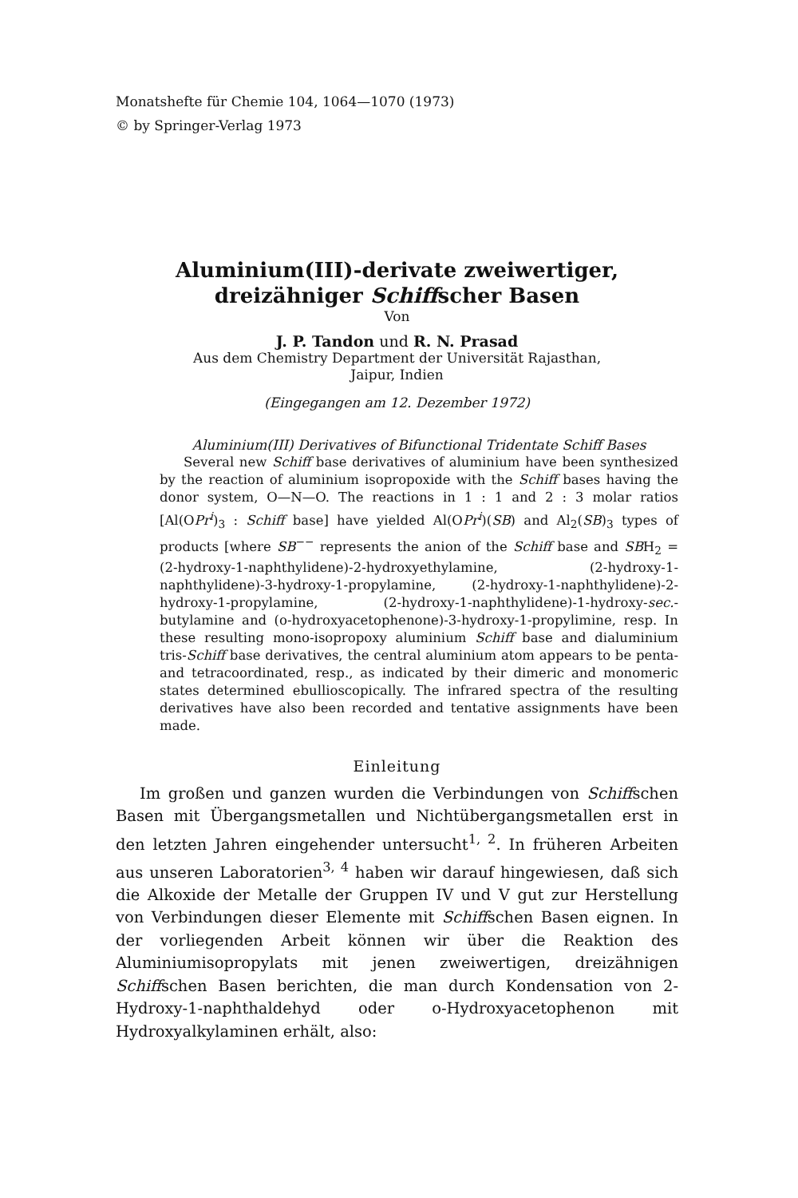Monatshefte für Chemie 104, 1064—1070 (1973)
© by Springer-Verlag 1973
Aluminium(III)-derivate zweiwertiger,
dreizähniger Schiffscher Basen
Von
J. P. Tandon und R. N. Prasad
Aus dem Chemistry Department der Universität Rajasthan,
Jaipur, Indien
(Eingegangen am 12. Dezember 1972)
Aluminium(III) Derivatives of Bifunctional Tridentate Schiff Bases
Several new Schiff base derivatives of aluminium have been synthesized by the reaction of aluminium isopropoxide with the Schiff bases having the donor system, O—N—O. The reactions in 1 : 1 and 2 : 3 molar ratios [Al(OPr<sup>i</sup>)<sub>3</sub> : Schiff base] have yielded Al(OPr<sup>i</sup>)(SB) and Al<sub>2</sub>(SB)<sub>3</sub> types of products [where SB<sup>−−</sup> represents the anion of the Schiff base and SBH<sub>2</sub> = (2-hydroxy-1-naphthylidene)-2-hydroxyethylamine, (2-hydroxy-1-naphthylidene)-3-hydroxy-1-propylamine, (2-hydroxy-1-naphthylidene)-2-hydroxy-1-propylamine, (2-hydroxy-1-naphthylidene)-1-hydroxy-sec.-butylamine and (o-hydroxyacetophenone)-3-hydroxy-1-propylimine, resp. In these resulting mono-isopropoxy aluminium Schiff base and dialuminium tris-Schiff base derivatives, the central aluminium atom appears to be penta- and tetracoordinated, resp., as indicated by their dimeric and monomeric states determined ebullioscopically. The infrared spectra of the resulting derivatives have also been recorded and tentative assignments have been made.
Einleitung
Im großen und ganzen wurden die Verbindungen von Schiffschen Basen mit Übergangsmetallen und Nichtübergangsmetallen erst in den letzten Jahren eingehender untersucht<sup>1, 2</sup>. In früheren Arbeiten aus unseren Laboratorien<sup>3, 4</sup> haben wir darauf hingewiesen, daß sich die Alkoxide der Metalle der Gruppen IV und V gut zur Herstellung von Verbindungen dieser Elemente mit Schiffschen Basen eignen. In der vorliegenden Arbeit können wir über die Reaktion des Aluminiumisopropylats mit jenen zweiwertigen, dreizähnigen Schiffschen Basen berichten, die man durch Kondensation von 2-Hydroxy-1-naphthaldehyd oder o-Hydroxyacetophenon mit Hydroxyalkylaminen erhält, also: